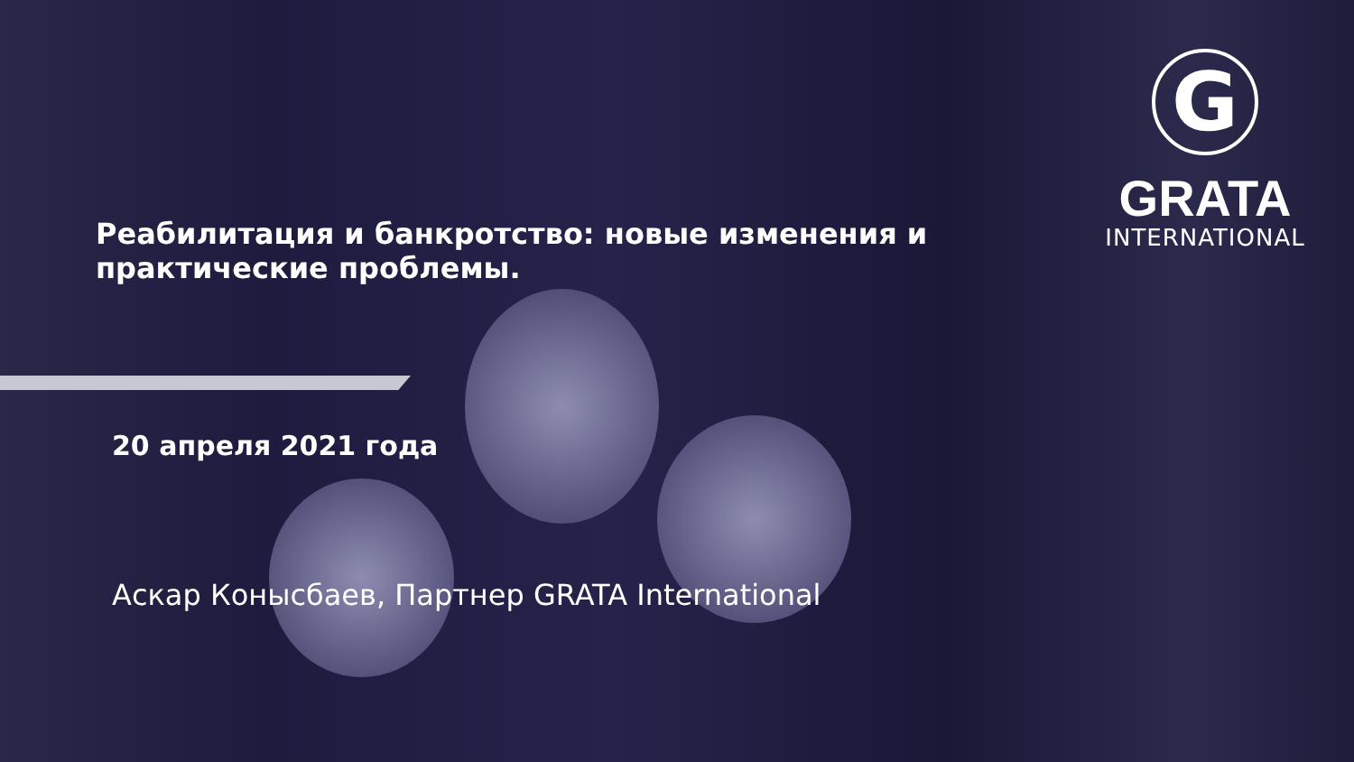G
GRATA
INTERNATIONAL
Реабилитация и банкротство: новые изменения и практические проблемы.
20 апреля 2021 года
Аскар Конысбаев, Партнер GRATA International